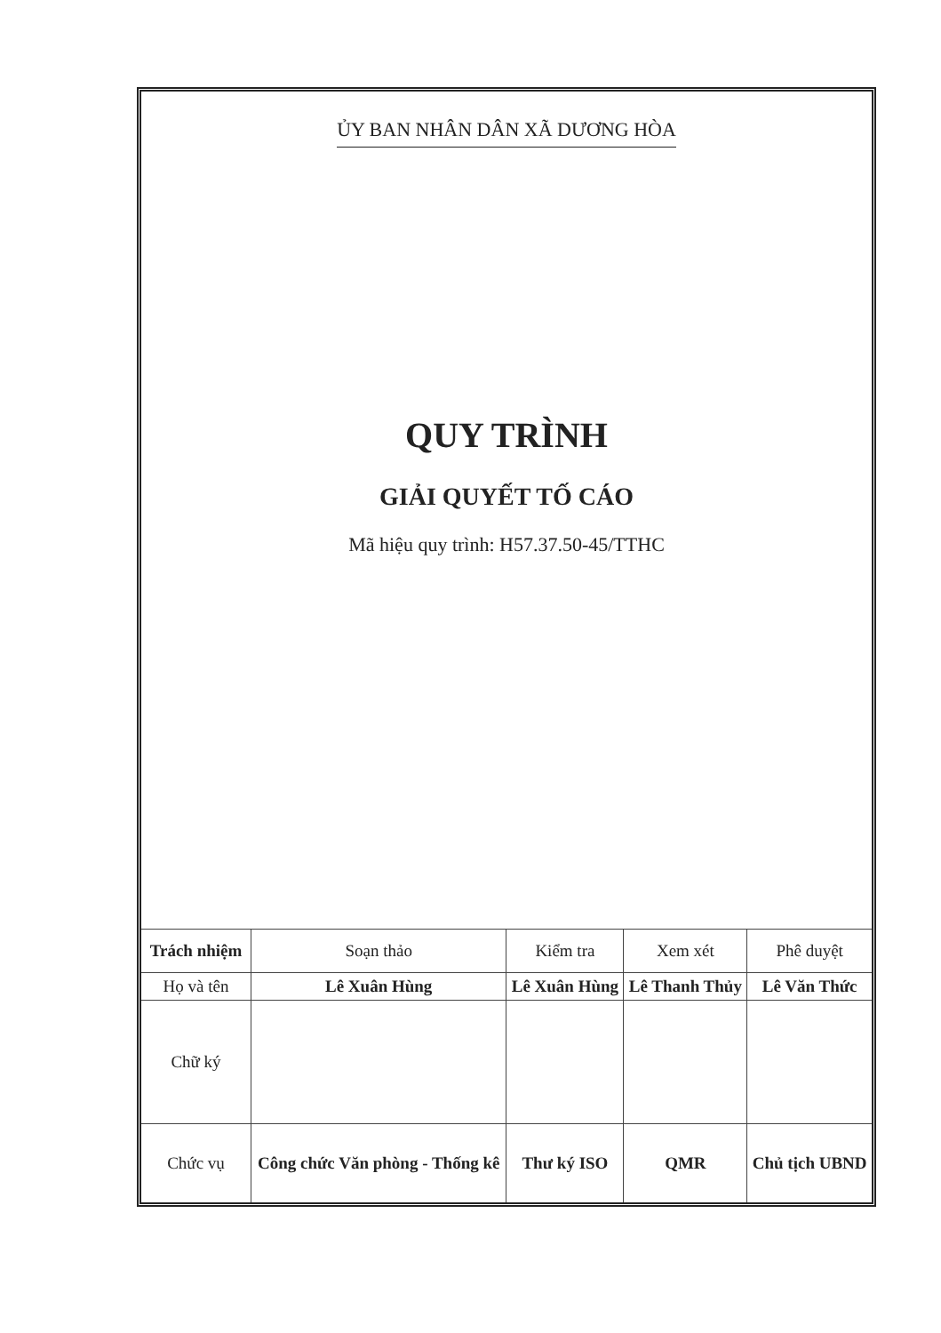ỦY BAN NHÂN DÂN XÃ DƯƠNG HÒA
QUY TRÌNH
GIẢI QUYẾT TỐ CÁO
Mã hiệu quy trình: H57.37.50-45/TTHC
| Trách nhiệm | Soạn thảo | Kiểm tra | Xem xét | Phê duyệt |
| Họ và tên | Lê Xuân Hùng | Lê Xuân Hùng | Lê Thanh Thủy | Lê Văn Thức |
| Chữ ký | | | | |
| Chức vụ | Công chức Văn phòng - Thống kê | Thư ký ISO | QMR | Chủ tịch UBND |